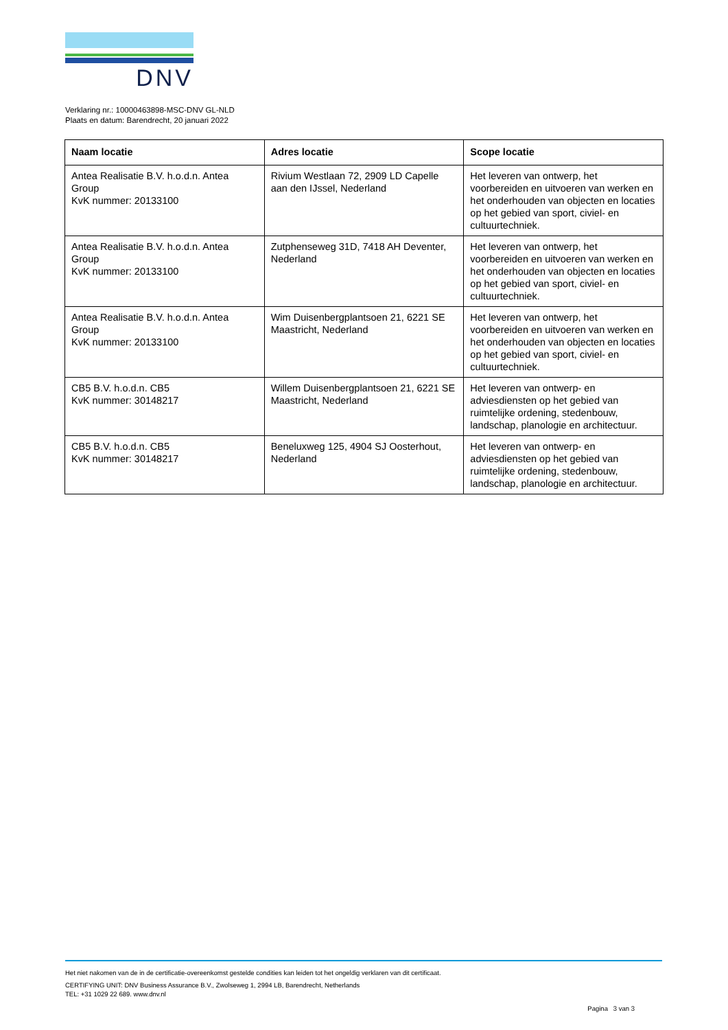DNV
Verklaring nr.: 10000463898-MSC-DNV GL-NLD
Plaats en datum: Barendrecht, 20 januari 2022
| Naam locatie | Adres locatie | Scope locatie |
| --- | --- | --- |
| Antea Realisatie B.V. h.o.d.n. Antea Group KvK nummer: 20133100 | Rivium Westlaan 72, 2909 LD Capelle aan den IJssel, Nederland | Het leveren van ontwerp, het voorbereiden en uitvoeren van werken en het onderhouden van objecten en locaties op het gebied van sport, civiel- en cultuurtechniek. |
| Antea Realisatie B.V. h.o.d.n. Antea Group KvK nummer: 20133100 | Zutphenseweg 31D, 7418 AH Deventer, Nederland | Het leveren van ontwerp, het voorbereiden en uitvoeren van werken en het onderhouden van objecten en locaties op het gebied van sport, civiel- en cultuurtechniek. |
| Antea Realisatie B.V. h.o.d.n. Antea Group KvK nummer: 20133100 | Wim Duisenbergplantsoen 21, 6221 SE Maastricht, Nederland | Het leveren van ontwerp, het voorbereiden en uitvoeren van werken en het onderhouden van objecten en locaties op het gebied van sport, civiel- en cultuurtechniek. |
| CB5 B.V. h.o.d.n. CB5 KvK nummer: 30148217 | Willem Duisenbergplantsoen 21, 6221 SE Maastricht, Nederland | Het leveren van ontwerp- en adviesdiensten op het gebied van ruimtelijke ordening, stedenbouw, landschap, planologie en architectuur. |
| CB5 B.V. h.o.d.n. CB5 KvK nummer: 30148217 | Beneluxweg 125, 4904 SJ Oosterhout, Nederland | Het leveren van ontwerp- en adviesdiensten op het gebied van ruimtelijke ordening, stedenbouw, landschap, planologie en architectuur. |
Het niet nakomen van de in de certificatie-overeenkomst gestelde condities kan leiden tot het ongeldig verklaren van dit certificaat.
CERTIFYING UNIT: DNV Business Assurance B.V., Zwolseweg 1, 2994 LB, Barendrecht, Netherlands
TEL: +31 1029 22 689. www.dnv.nl
Pagina 3 van 3